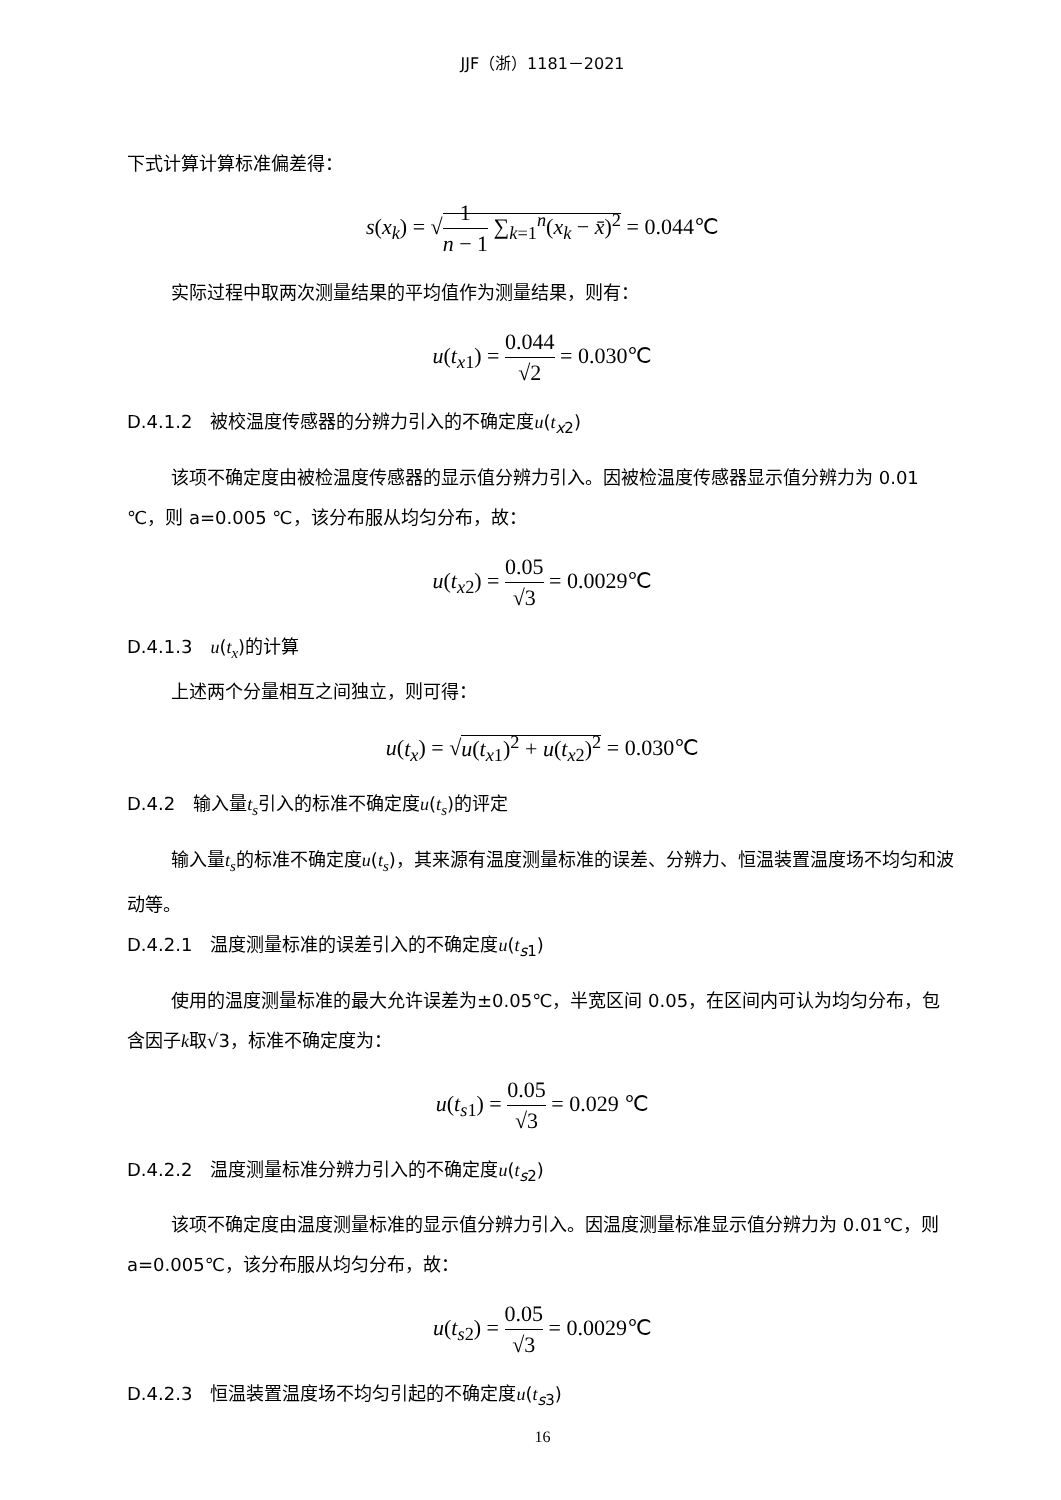JJF（浙）1181－2021
下式计算计算标准偏差得：
s(x<sub>k</sub>) = √1 n − 1 ∑<sub>k=1</sub><sup>n</sup>(x<sub>k</sub> − x̄)<sup>2</sup> = 0.044℃
实际过程中取两次测量结果的平均值作为测量结果，则有：
u(t<sub>x1</sub>) = 0.044 √2 = 0.030℃
D.4.1.2　被校温度传感器的分辨力引入的不确定度u(t<sub>x2</sub>)
该项不确定度由被检温度传感器的显示值分辨力引入。因被检温度传感器显示值分辨力为 0.01 ℃，则 a=0.005 ℃，该分布服从均匀分布，故：
u(t<sub>x2</sub>) = 0.05 √3 = 0.0029℃
D.4.1.3　u(t<sub>x</sub>)的计算
上述两个分量相互之间独立，则可得：
u(t<sub>x</sub>) = √u(t<sub>x1</sub>)<sup>2</sup> + u(t<sub>x2</sub>)<sup>2</sup> = 0.030℃
D.4.2　输入量t<sub>s</sub>引入的标准不确定度u(t<sub>s</sub>)的评定
输入量t<sub>s</sub>的标准不确定度u(t<sub>s</sub>)，其来源有温度测量标准的误差、分辨力、恒温装置温度场不均匀和波动等。
D.4.2.1　温度测量标准的误差引入的不确定度u(t<sub>s1</sub>)
使用的温度测量标准的最大允许误差为±0.05℃，半宽区间 0.05，在区间内可认为均匀分布，包含因子k取√3，标准不确定度为：
u(t<sub>s1</sub>) = 0.05 √3 = 0.029 ℃
D.4.2.2　温度测量标准分辨力引入的不确定度u(t<sub>s2</sub>)
该项不确定度由温度测量标准的显示值分辨力引入。因温度测量标准显示值分辨力为 0.01℃，则 a=0.005℃，该分布服从均匀分布，故：
u(t<sub>s2</sub>) = 0.05 √3 = 0.0029℃
D.4.2.3　恒温装置温度场不均匀引起的不确定度u(t<sub>s3</sub>)
16